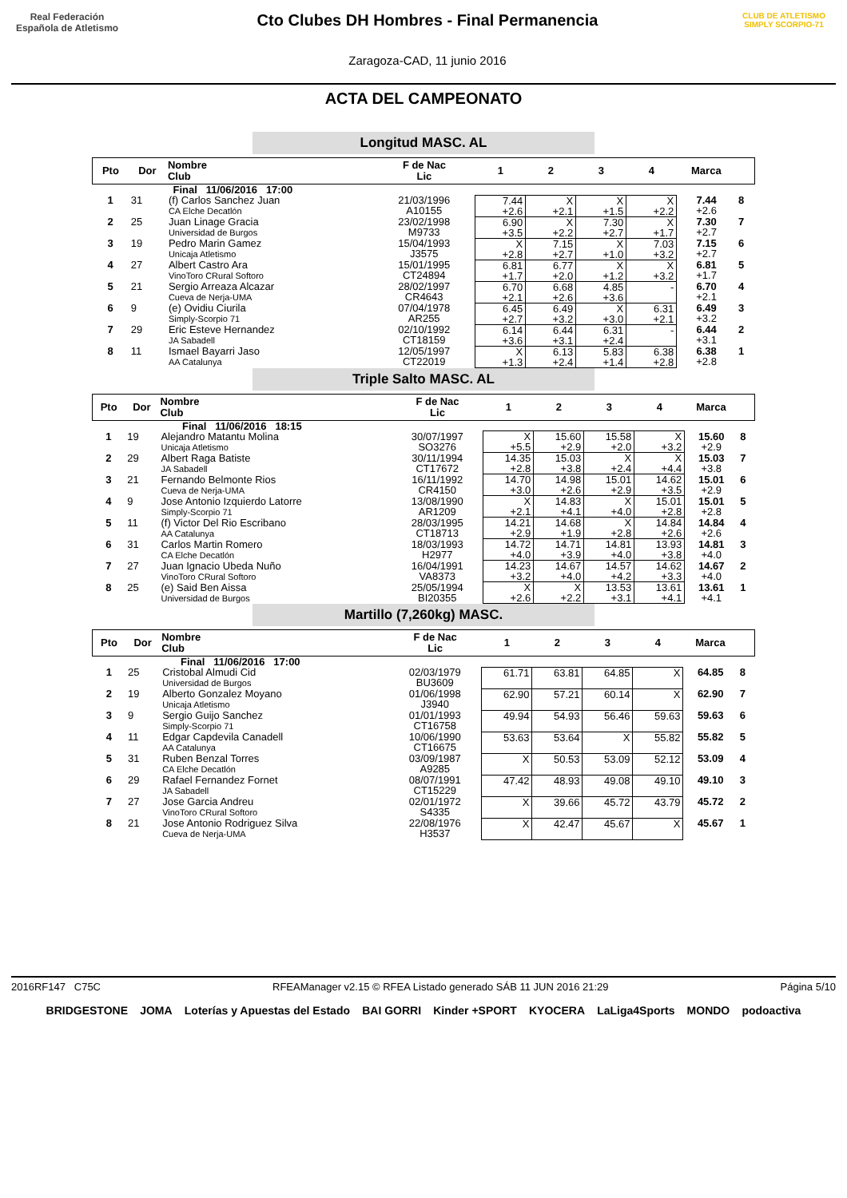Real Federación
Española de Atletismo
Cto Clubes DH Hombres - Final Permanencia
Zaragoza-CAD, 11 junio 2016
CLUB DE ATLETISMO
SIMPLY SCORPIO-71
ACTA DEL CAMPEONATO
Longitud MASC. AL
| Pto | Dor | Nombre Club | F de Nac Lic | 1 | 2 | 3 | 4 | Marca | |
| --- | --- | --- | --- | --- | --- | --- | --- | --- | --- |
| Final 11/06/2016 17:00 | | | | | | | | | |
| 1 | 31 | (f) Carlos Sanchez Juan CA Elche Decatlón | 21/03/1996 A10155 | 7.44 +2.6 | X +2.1 | X +1.5 | X +2.2 | 7.44 +2.6 | 8 |
| 2 | 25 | Juan Linage Gracia Universidad de Burgos | 23/02/1998 M9733 | 6.90 +3.5 | X +2.2 | 7.30 +2.7 | X +1.7 | 7.30 +2.7 | 7 |
| 3 | 19 | Pedro Marin Gamez Unicaja Atletismo | 15/04/1993 J3575 | X +2.8 | 7.15 +2.7 | X +1.0 | 7.03 +3.2 | 7.15 +2.7 | 6 |
| 4 | 27 | Albert Castro Ara VinoToro CRural Softoro | 15/01/1995 CT24894 | 6.81 +1.7 | 6.77 +2.0 | X +1.2 | X +3.2 | 6.81 +1.7 | 5 |
| 5 | 21 | Sergio Arreaza Alcazar Cueva de Nerja-UMA | 28/02/1997 CR4643 | 6.70 +2.1 | 6.68 +2.6 | 4.85 +3.6 | - | 6.70 +2.1 | 4 |
| 6 | 9 | (e) Ovidiu Ciurila Simply-Scorpio 71 | 07/04/1978 AR255 | 6.45 +2.7 | 6.49 +3.2 | X +3.0 | 6.31 +2.1 | 6.49 +3.2 | 3 |
| 7 | 29 | Eric Esteve Hernandez JA Sabadell | 02/10/1992 CT18159 | 6.14 +3.6 | 6.44 +3.1 | 6.31 +2.4 | - | 6.44 +3.1 | 2 |
| 8 | 11 | Ismael Bayarri Jaso AA Catalunya | 12/05/1997 CT22019 | X +1.3 | 6.13 +2.4 | 5.83 +1.4 | 6.38 +2.8 | 6.38 +2.8 | 1 |
Triple Salto MASC. AL
| Pto | Dor | Nombre Club | F de Nac Lic | 1 | 2 | 3 | 4 | Marca | |
| --- | --- | --- | --- | --- | --- | --- | --- | --- | --- |
| Final 11/06/2016 18:15 | | | | | | | | | |
| 1 | 19 | Alejandro Matantu Molina Unicaja Atletismo | 30/07/1997 SO3276 | X +5.5 | 15.60 +2.9 | 15.58 +2.0 | X +3.2 | 15.60 +2.9 | 8 |
| 2 | 29 | Albert Raga Batiste JA Sabadell | 30/11/1994 CT17672 | 14.35 +2.8 | 15.03 +3.8 | X +2.4 | X +4.4 | 15.03 +3.8 | 7 |
| 3 | 21 | Fernando Belmonte Rios Cueva de Nerja-UMA | 16/11/1992 CR4150 | 14.70 +3.0 | 14.98 +2.6 | 15.01 +2.9 | 14.62 +3.5 | 15.01 +2.9 | 6 |
| 4 | 9 | Jose Antonio Izquierdo Latorre Simply-Scorpio 71 | 13/08/1990 AR1209 | X +2.1 | 14.83 +4.1 | X +4.0 | 15.01 +2.8 | 15.01 +2.8 | 5 |
| 5 | 11 | (f) Victor Del Rio Escribano AA Catalunya | 28/03/1995 CT18713 | 14.21 +2.9 | 14.68 +1.9 | X +2.8 | 14.84 +2.6 | 14.84 +2.6 | 4 |
| 6 | 31 | Carlos Martin Romero CA Elche Decatlón | 18/03/1993 H2977 | 14.72 +4.0 | 14.71 +3.9 | 14.81 +4.0 | 13.93 +3.8 | 14.81 +4.0 | 3 |
| 7 | 27 | Juan Ignacio Ubeda Nuño VinoToro CRural Softoro | 16/04/1991 VA8373 | 14.23 +3.2 | 14.67 +4.0 | 14.57 +4.2 | 14.62 +3.3 | 14.67 +4.0 | 2 |
| 8 | 25 | (e) Said Ben Aissa Universidad de Burgos | 25/05/1994 BI20355 | X +2.6 | X +2.2 | 13.53 +3.1 | 13.61 +4.1 | 13.61 +4.1 | 1 |
Martillo (7,260kg) MASC.
| Pto | Dor | Nombre Club | F de Nac Lic | 1 | 2 | 3 | 4 | Marca | |
| --- | --- | --- | --- | --- | --- | --- | --- | --- | --- |
| Final 11/06/2016 17:00 | | | | | | | | | |
| 1 | 25 | Cristobal Almudi Cid Universidad de Burgos | 02/03/1979 BU3609 | 61.71 | 63.81 | 64.85 | X | 64.85 | 8 |
| 2 | 19 | Alberto Gonzalez Moyano Unicaja Atletismo | 01/06/1998 J3940 | 62.90 | 57.21 | 60.14 | X | 62.90 | 7 |
| 3 | 9 | Sergio Guijo Sanchez Simply-Scorpio 71 | 01/01/1993 CT16758 | 49.94 | 54.93 | 56.46 | 59.63 | 59.63 | 6 |
| 4 | 11 | Edgar Capdevila Canadell AA Catalunya | 10/06/1990 CT16675 | 53.63 | 53.64 | X | 55.82 | 55.82 | 5 |
| 5 | 31 | Ruben Benzal Torres CA Elche Decatlón | 03/09/1987 A9285 | X | 50.53 | 53.09 | 52.12 | 53.09 | 4 |
| 6 | 29 | Rafael Fernandez Fornet JA Sabadell | 08/07/1991 CT15229 | 47.42 | 48.93 | 49.08 | 49.10 | 49.10 | 3 |
| 7 | 27 | Jose Garcia Andreu VinoToro CRural Softoro | 02/01/1972 S4335 | X | 39.66 | 45.72 | 43.79 | 45.72 | 2 |
| 8 | 21 | Jose Antonio Rodriguez Silva Cueva de Nerja-UMA | 22/08/1976 H3537 | X | 42.47 | 45.67 | X | 45.67 | 1 |
2016RF147 C75C RFEAManager v2.15 © RFEA Listado generado SÁB 11 JUN 2016 21:29 Página 5/10
BRIDGESTONE JOMA Loterías y Apuestas del Estado BAI GORRI Kinder +SPORT KYOCERA LaLiga4Sports MONDO podoactiva